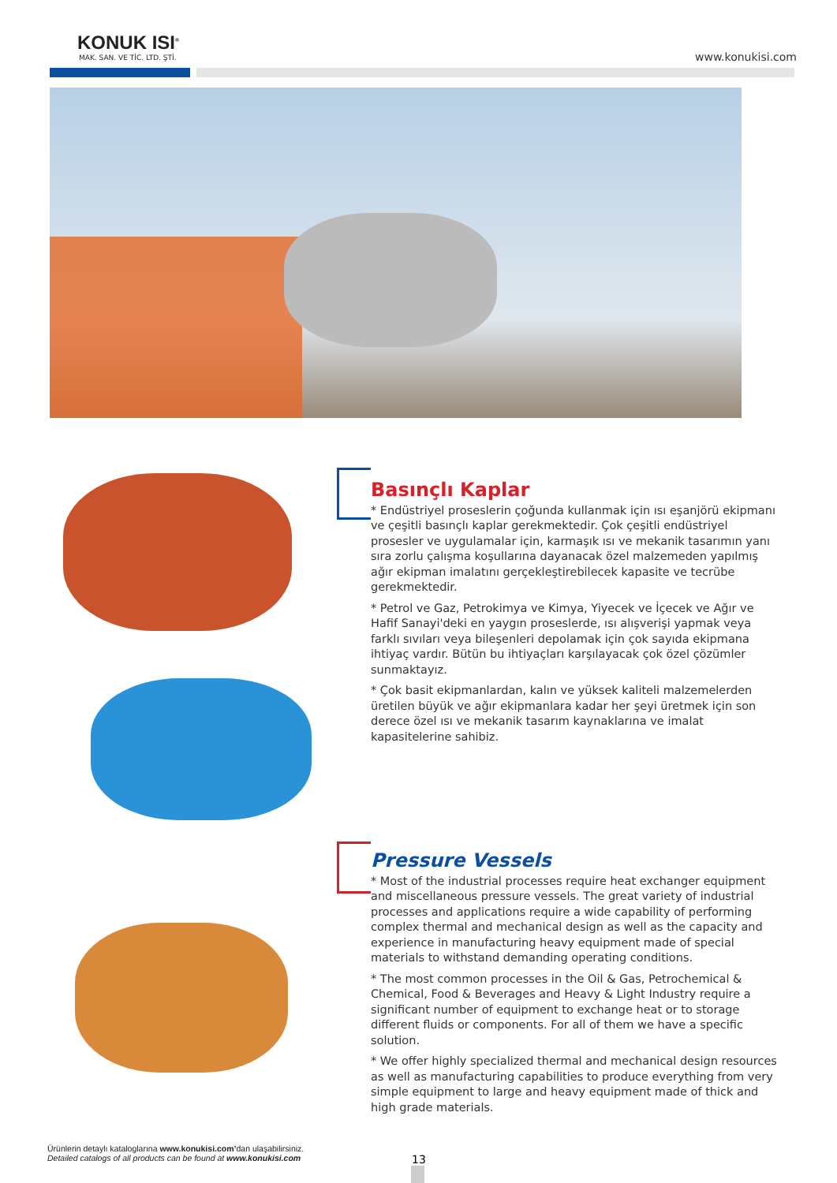KONUK ISI<sup>®</sup>
MAK. SAN. VE TİC. LTD. ŞTİ.
www.konukisi.com
Basınçlı Kaplar
* Endüstriyel proseslerin çoğunda kullanmak için ısı eşanjörü ekipmanı ve çeşitli basınçlı kaplar gerekmektedir. Çok çeşitli endüstriyel prosesler ve uygulamalar için, karmaşık ısı ve mekanik tasarımın yanı sıra zorlu çalışma koşullarına dayanacak özel malzemeden yapılmış ağır ekipman imalatını gerçekleştirebilecek kapasite ve tecrübe gerekmektedir.
* Petrol ve Gaz, Petrokimya ve Kimya, Yiyecek ve İçecek ve Ağır ve Hafif Sanayi'deki en yaygın proseslerde, ısı alışverişi yapmak veya farklı sıvıları veya bileşenleri depolamak için çok sayıda ekipmana ihtiyaç vardır. Bütün bu ihtiyaçları karşılayacak çok özel çözümler sunmaktayız.
* Çok basit ekipmanlardan, kalın ve yüksek kaliteli malzemelerden üretilen büyük ve ağır ekipmanlara kadar her şeyi üretmek için son derece özel ısı ve mekanik tasarım kaynaklarına ve imalat kapasitelerine sahibiz.
Pressure Vessels
* Most of the industrial processes require heat exchanger equipment and miscellaneous pressure vessels. The great variety of industrial processes and applications require a wide capability of performing complex thermal and mechanical design as well as the capacity and experience in manufacturing heavy equipment made of special materials to withstand demanding operating conditions.
* The most common processes in the Oil & Gas, Petrochemical & Chemical, Food & Beverages and Heavy & Light Industry require a significant number of equipment to exchange heat or to storage different fluids or components. For all of them we have a specific solution.
* We offer highly specialized thermal and mechanical design resources as well as manufacturing capabilities to produce everything from very simple equipment to large and heavy equipment made of thick and high grade materials.
Ürünlerin detaylı kataloglarına www.konukisi.com’dan ulaşabilirsiniz.
Detailed catalogs of all products can be found at www.konukisi.com
13